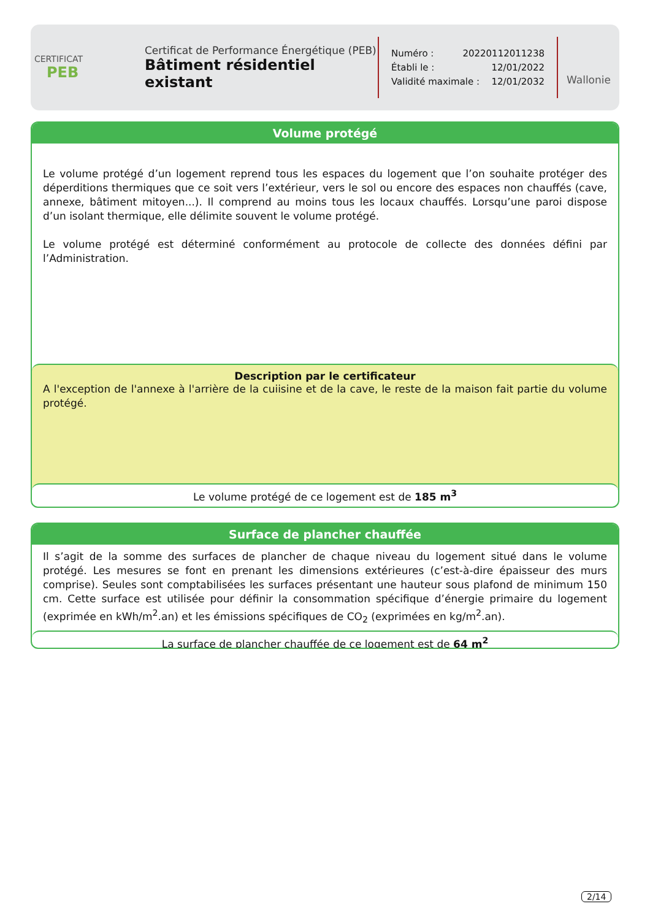CERTIFICAT
PEB
Certificat de Performance Énergétique (PEB)
Bâtiment résidentiel existant
Numéro : 20220112011238
Établi le : 12/01/2022
Validité maximale : 12/01/2032
Wallonie
Volume protégé
Le volume protégé d’un logement reprend tous les espaces du logement que l’on souhaite protéger des déperditions thermiques que ce soit vers l’extérieur, vers le sol ou encore des espaces non chauffés (cave, annexe, bâtiment mitoyen...). Il comprend au moins tous les locaux chauffés. Lorsqu’une paroi dispose d’un isolant thermique, elle délimite souvent le volume protégé.
Le volume protégé est déterminé conformément au protocole de collecte des données défini par l’Administration.
Description par le certificateur
A l'exception de l'annexe à l'arrière de la cuiisine et de la cave, le reste de la maison fait partie du volume protégé.
Le volume protégé de ce logement est de 185 m<sup>3</sup>
Surface de plancher chauffée
Il s’agit de la somme des surfaces de plancher de chaque niveau du logement situé dans le volume protégé. Les mesures se font en prenant les dimensions extérieures (c’est-à-dire épaisseur des murs comprise). Seules sont comptabilisées les surfaces présentant une hauteur sous plafond de minimum 150 cm. Cette surface est utilisée pour définir la consommation spécifique d’énergie primaire du logement (exprimée en kWh/m<sup>2</sup>.an) et les émissions spécifiques de CO<sub>2</sub> (exprimées en kg/m<sup>2</sup>.an).
La surface de plancher chauffée de ce logement est de 64 m<sup>2</sup>
2/14